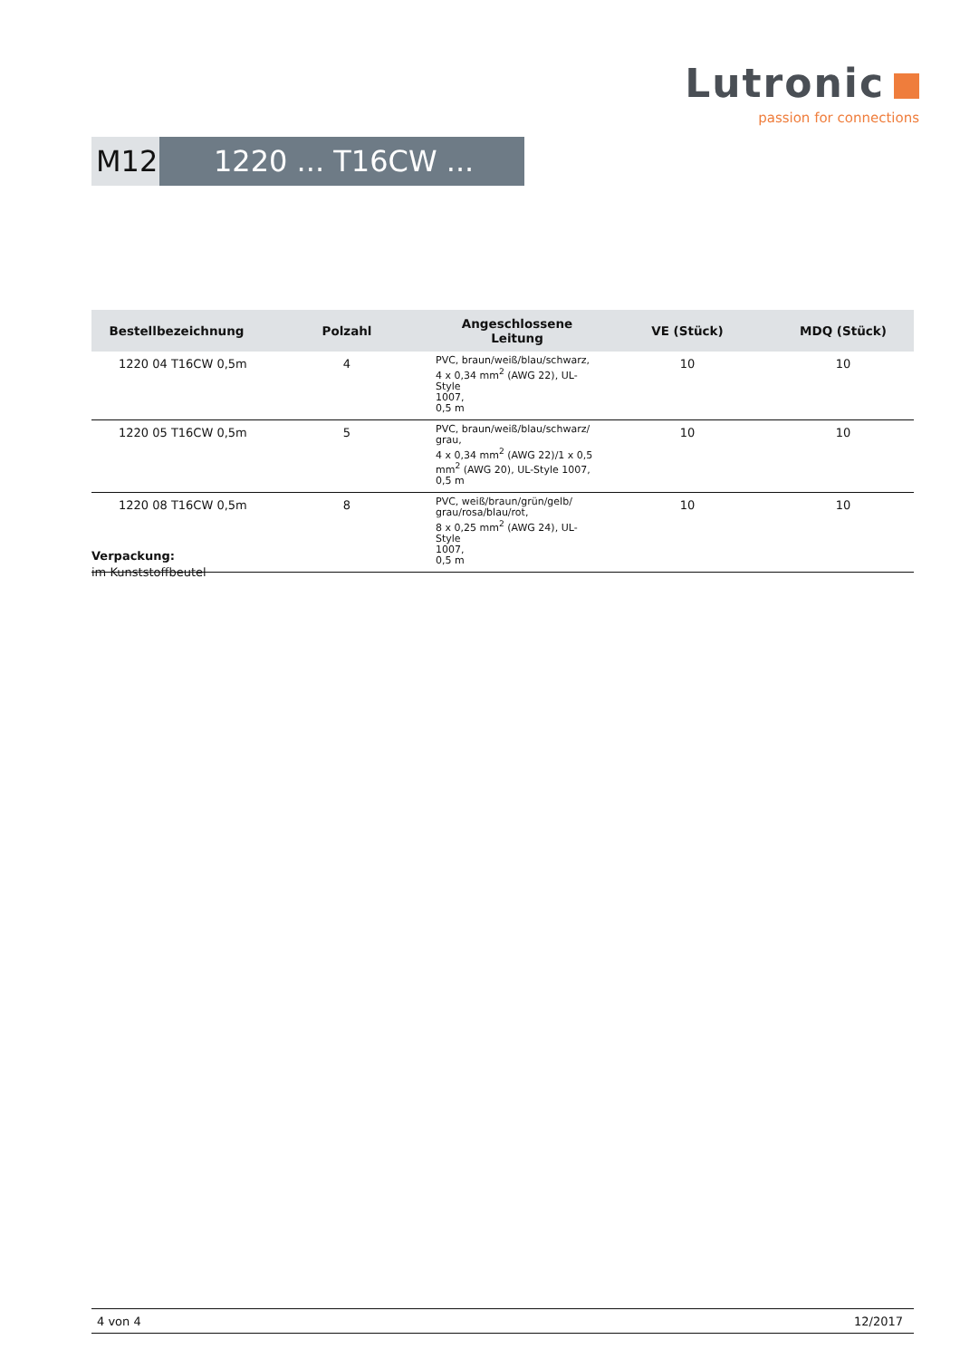Lutronic
passion for connections
M12 1220 ... T16CW ...
| Bestellbezeichnung | Polzahl | Angeschlossene Leitung | VE (Stück) | MDQ (Stück) |
| --- | --- | --- | --- | --- |
| 1220 04 T16CW 0,5m | 4 | PVC, braun/weiß/blau/schwarz, 4 x 0,34 mm<sup>2</sup> (AWG 22), UL-Style 1007, 0,5 m | 10 | 10 |
| 1220 05 T16CW 0,5m | 5 | PVC, braun/weiß/blau/schwarz/ grau, 4 x 0,34 mm<sup>2</sup> (AWG 22)/1 x 0,5 mm<sup>2</sup> (AWG 20), UL-Style 1007, 0,5 m | 10 | 10 |
| 1220 08 T16CW 0,5m | 8 | PVC, weiß/braun/grün/gelb/ grau/rosa/blau/rot, 8 x 0,25 mm<sup>2</sup> (AWG 24), UL-Style 1007, 0,5 m | 10 | 10 |
Verpackung:
im Kunststoffbeutel
4 von 4 12/2017